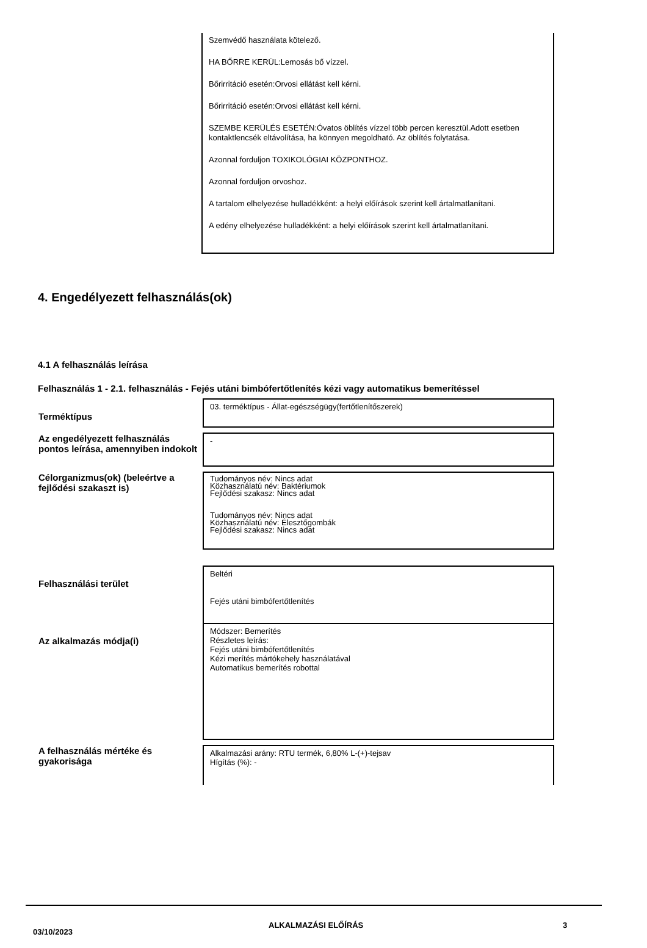Szemvédő használata kötelező.
HA BŐRRE KERÜL:Lemosás bő vízzel.
Bőrirritáció esetén:Orvosi ellátást kell kérni.
Bőrirritáció esetén:Orvosi ellátást kell kérni.
SZEMBE KERÜLÉS ESETÉN:Óvatos öblítés vízzel több percen keresztül.Adott esetben kontaktlencsék eltávolítása, ha könnyen megoldható. Az öblítés folytatása.
Azonnal forduljon TOXIKOLÓGIAI KÖZPONTHOZ.
Azonnal forduljon orvoshoz.
A tartalom elhelyezése hulladékként: a helyi előírások szerint kell ártalmatlanítani.
A edény elhelyezése hulladékként: a helyi előírások szerint kell ártalmatlanítani.
4. Engedélyezett felhasználás(ok)
4.1 A felhasználás leírása
Felhasználás 1 - 2.1. felhasználás - Fejés utáni bimbófertőtlenítés kézi vagy automatikus bemerítéssel
| Terméktípus | 03. terméktípus - Állat-egészségügy(fertőtlenítőszerek) |
| Az engedélyezett felhasználás pontos leírása, amennyiben indokolt | - |
| Célorganizmus(ok) (beleértve a fejlődési szakaszt is) | Tudományos név: Nincs adat Közhasználatú név: Baktériumok Fejlődési szakasz: Nincs adat Tudományos név: Nincs adat Közhasználatú név: Élesztőgombák Fejlődési szakasz: Nincs adat |
| Felhasználási terület | Beltéri Fejés utáni bimbófertőtlenítés |
| Az alkalmazás módja(i) | Módszer: Bemerítés Részletes leírás: Fejés utáni bimbófertőtlenítés Kézi merítés mártókehely használatával Automatikus bemerítés robottal |
| A felhasználás mértéke és gyakorisága | Alkalmazási arány: RTU termék, 6,80% L-(+)-tejsav Hígítás (%): - |
03/10/2023
ALKALMAZÁSI ELŐÍRÁS 3